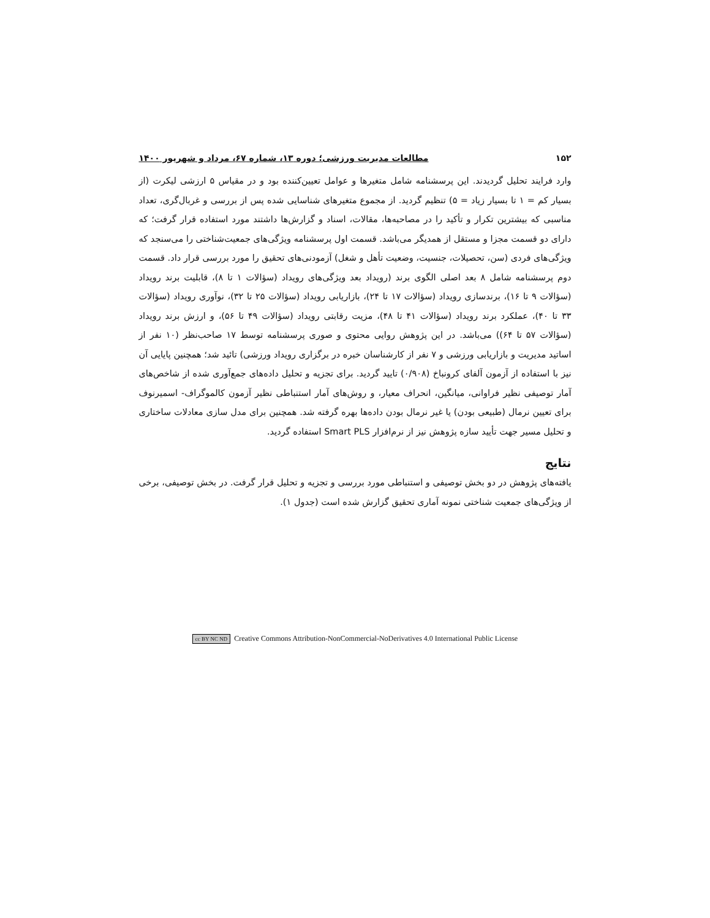۱۵۲ مطالعات مدیریت ورزشی؛ دوره ۱۳، شماره ۶۷، مرداد و شهریور ۱۴۰۰
وارد فرایند تحلیل گردیدند. این پرسشنامه شامل متغیرها و عوامل تعیین‌کننده بود و در مقیاس ۵ ارزشی لیکرت (از بسیار کم = ۱ تا بسیار زیاد = ۵) تنظیم گردید. از مجموع متغیرهای شناسایی شده پس از بررسی و غربال‌گری، تعداد مناسبی که بیشترین تکرار و تأکید را در مصاحبه‌ها، مقالات، اسناد و گزارش‌ها داشتند مورد استفاده قرار گرفت؛ که دارای دو قسمت مجزا و مستقل از همدیگر می‌باشد. قسمت اول پرسشنامه ویژگی‌های جمعیت‌شناختی را می‌سنجد که ویژگی‌های فردی (سن، تحصیلات، جنسیت، وضعیت تأهل و شغل) آزمودنی‌های تحقیق را مورد بررسی قرار داد. قسمت دوم پرسشنامه شامل ۸ بعد اصلی الگوی برند (رویداد بعد ویژگی‌های رویداد (سؤالات ۱ تا ۸)، قابلیت برند رویداد (سؤالات ۹ تا ۱۶)، برندسازی رویداد (سؤالات ۱۷ تا ۲۴)، بازاریابی رویداد (سؤالات ۲۵ تا ۳۲)، نوآوری رویداد (سؤالات ۳۳ تا ۴۰)، عملکرد برند رویداد (سؤالات ۴۱ تا ۴۸)، مزیت رقابتی رویداد (سؤالات ۴۹ تا ۵۶)، و ارزش برند رویداد (سؤالات ۵۷ تا ۶۴)) می‌باشد. در این پژوهش روایی محتوی و صوری پرسشنامه توسط ۱۷ صاحب‌نظر (۱۰ نفر از اساتید مدیریت و بازاریابی ورزشی و ۷ نفر از کارشناسان خبره در برگزاری رویداد ورزشی) تائید شد؛ همچنین پایایی آن نیز با استفاده از آزمون آلفای کرونباخ (۰/۹۰۸) تایید گردید. برای تجزیه و تحلیل داده‌های جمع‌آوری شده از شاخص‌های آمار توصیفی نظیر فراوانی، میانگین، انحراف معیار، و روش‌های آمار استنباطی نظیر آزمون کالموگراف- اسمیرنوف برای تعیین نرمال (طبیعی بودن) یا غیر نرمال بودن داده‌ها بهره گرفته شد. همچنین برای مدل سازی معادلات ساختاری و تحلیل مسیر جهت تأیید سازه پژوهش نیز از نرم‌افزار Smart PLS استفاده گردید.
نتایج
یافته‌های پژوهش در دو بخش توصیفی و استنباطی مورد بررسی و تجزیه و تحلیل قرار گرفت. در بخش توصیفی، برخی از ویژگی‌های جمعیت شناختی نمونه آماری تحقیق گزارش شده است (جدول ۱).
cc BY NC ND Creative Commons Attribution-NonCommercial-NoDerivatives 4.0 International Public License